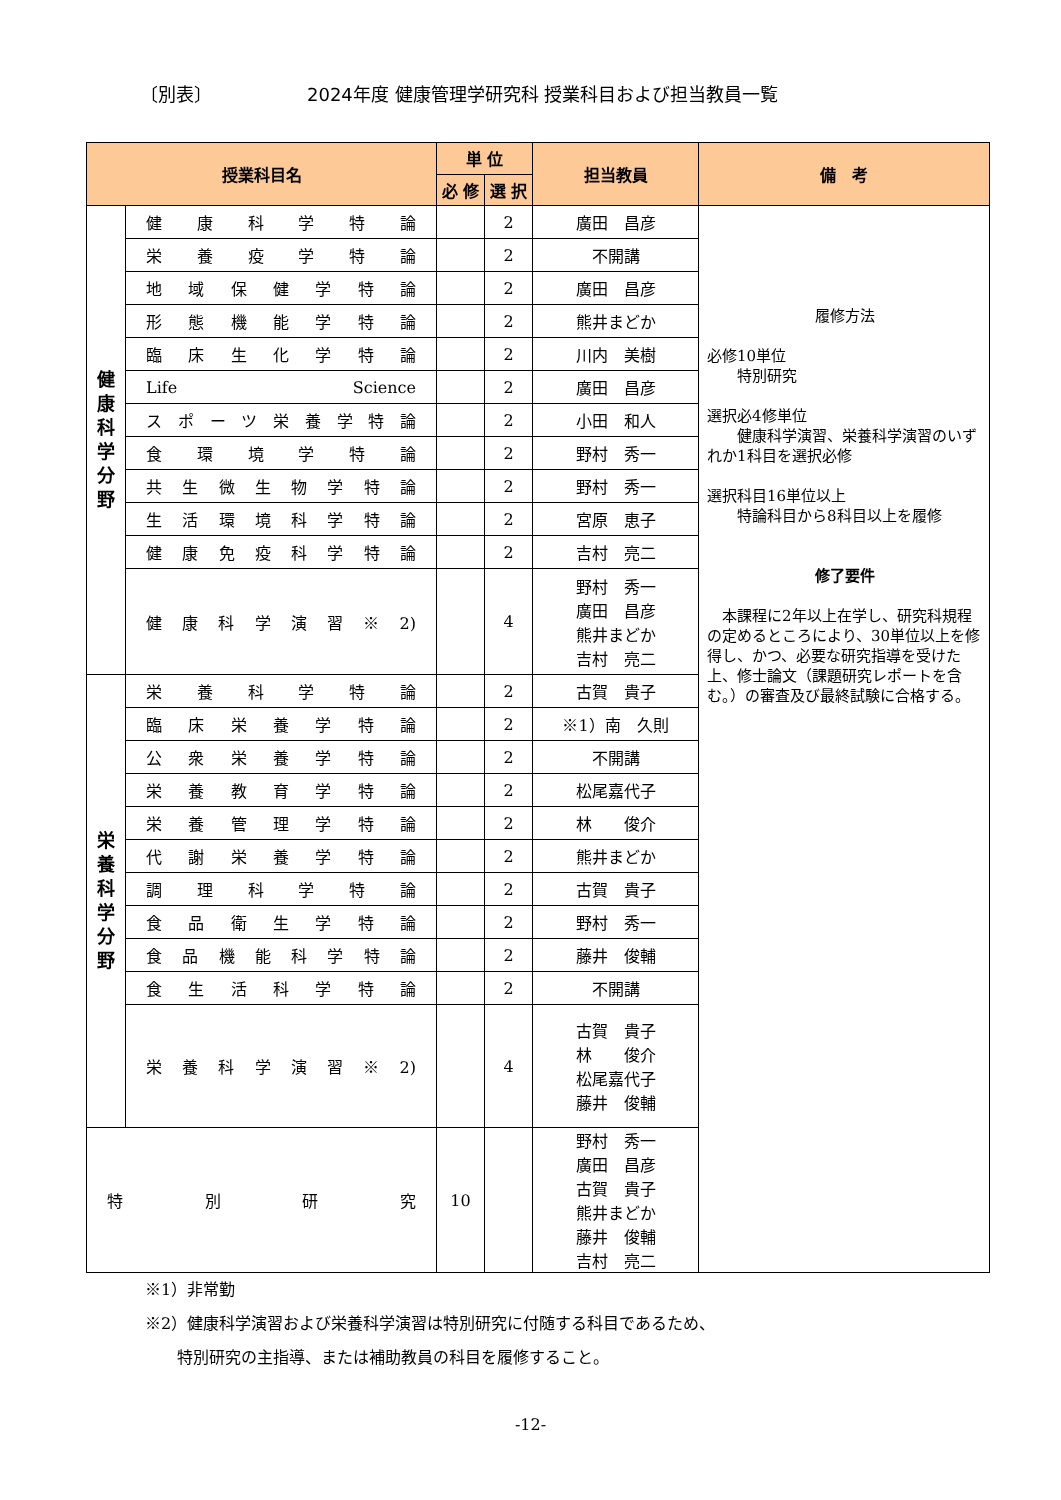〔別表〕 2024年度 健康管理学研究科 授業科目および担当教員一覧
| 授業科目名 | | 単 位 | | 担当教員 | 備 考 |
| --- | --- | --- | --- | --- | --- |
| | | 必 修 | 選 択 | | |
| 健 康 科 学 分 野 | 健康科学特論 | | 2 | 廣田 昌彦 | 履修方法 必修10単位 特別研究 選択必4修単位 健康科学演習、栄養科学演習のいずれか1科目を選択必修 選択科目16単位以上 特論科目から8科目以上を履修 修了要件 本課程に2年以上在学し、研究科規程の定めるところにより、30単位以上を修得し、かつ、必要な研究指導を受けた上、修士論文（課題研究レポートを含む。）の審査及び最終試験に合格する。 |
| | 栄養疫学特論 | | 2 | 不開講 | |
| | 地域保健学特論 | | 2 | 廣田 昌彦 | |
| | 形態機能学特論 | | 2 | 熊井まどか | |
| | 臨床生化学特論 | | 2 | 川内 美樹 | |
| | Life Science | | 2 | 廣田 昌彦 | |
| | スポーツ栄養学特論 | | 2 | 小田 和人 | |
| | 食環境学特論 | | 2 | 野村 秀一 | |
| | 共生微生物学特論 | | 2 | 野村 秀一 | |
| | 生活環境科学特論 | | 2 | 宮原 恵子 | |
| | 健康免疫科学特論 | | 2 | 吉村 亮二 | |
| | 健康科学演習※2) | | 4 | 野村 秀一 廣田 昌彦 熊井まどか 吉村 亮二 | |
| 栄 養 科 学 分 野 | 栄養科学特論 | | 2 | 古賀 貴子 | |
| | 臨床栄養学特論 | | 2 | ※1）南 久則 | |
| | 公衆栄養学特論 | | 2 | 不開講 | |
| | 栄養教育学特論 | | 2 | 松尾嘉代子 | |
| | 栄養管理学特論 | | 2 | 林 俊介 | |
| | 代謝栄養学特論 | | 2 | 熊井まどか | |
| | 調理科学特論 | | 2 | 古賀 貴子 | |
| | 食品衛生学特論 | | 2 | 野村 秀一 | |
| | 食品機能科学特論 | | 2 | 藤井 俊輔 | |
| | 食生活科学特論 | | 2 | 不開講 | |
| | 栄養科学演習※2) | | 4 | 古賀 貴子 林 俊介 松尾嘉代子 藤井 俊輔 | |
| 特別研究 | | 10 | | 野村 秀一 廣田 昌彦 古賀 貴子 熊井まどか 藤井 俊輔 吉村 亮二 | |
※1）非常勤
※2）健康科学演習および栄養科学演習は特別研究に付随する科目であるため、
　　特別研究の主指導、または補助教員の科目を履修すること。
-12-